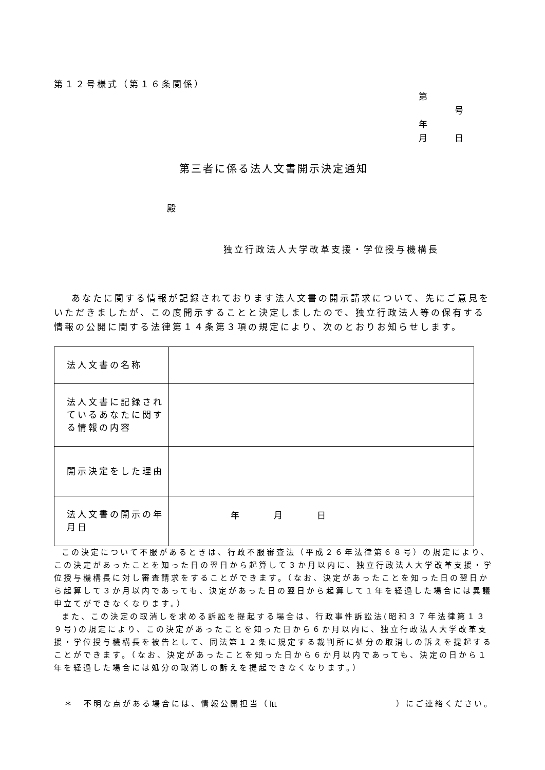第１２号様式（第１６条関係）
第 号
年 月 日
第三者に係る法人文書開示決定通知
殿
独立行政法人大学改革支援・学位授与機構長
あなたに関する情報が記録されております法人文書の開示請求について、先にご意見をいただきましたが、この度開示することと決定しましたので、独立行政法人等の保有する情報の公開に関する法律第１４条第３項の規定により、次のとおりお知らせします。
| 法人文書の名称 | |
| 法人文書に記録されているあなたに関する情報の内容 | |
| 開示決定をした理由 | |
| 法人文書の開示の年月日 | 年 月 日 |
この決定について不服があるときは、行政不服審査法（平成２６年法律第６８号）の規定により、この決定があったことを知った日の翌日から起算して３か月以内に、独立行政法人大学改革支援・学位授与機構長に対し審査請求をすることができます。（なお、決定があったことを知った日の翌日から起算して３か月以内であっても、決定があった日の翌日から起算して１年を経過した場合には異議申立てができなくなります。）
また、この決定の取消しを求める訴訟を提起する場合は、行政事件訴訟法(昭和３７年法律第１３９号)の規定により、この決定があったことを知った日から６か月以内に、独立行政法人大学改革支援・学位授与機構長を被告として、同法第１２条に規定する裁判所に処分の取消しの訴えを提起することができます。（なお、決定があったことを知った日から６か月以内であっても、決定の日から１年を経過した場合には処分の取消しの訴えを提起できなくなります。）
＊　不明な点がある場合には、情報公開担当（℡　　　　　　　　　　　　）にご連絡ください。